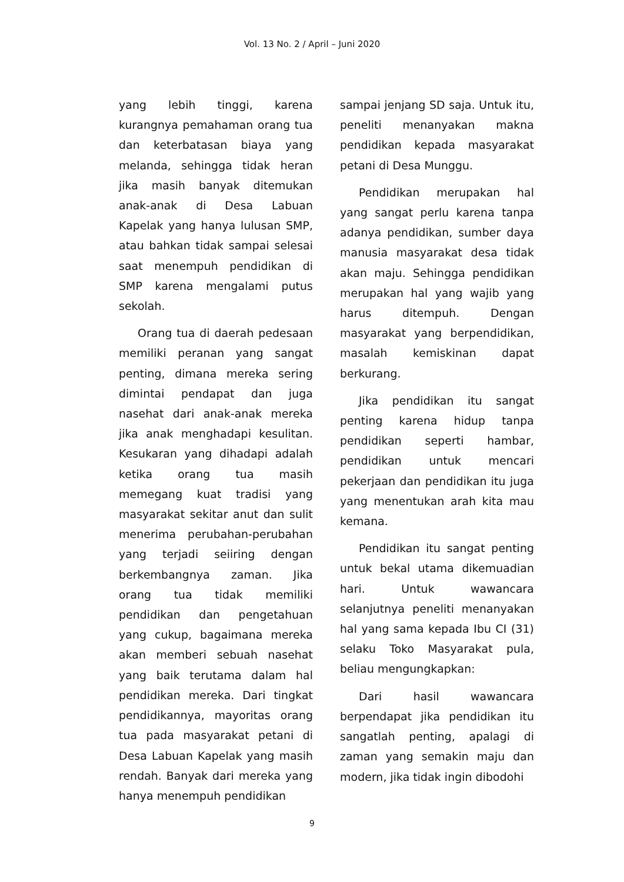Vol. 13 No. 2 / April – Juni 2020
yang lebih tinggi, karena kurangnya pemahaman orang tua dan keterbatasan biaya yang melanda, sehingga tidak heran jika masih banyak ditemukan anak-anak di Desa Labuan Kapelak yang hanya lulusan SMP, atau bahkan tidak sampai selesai saat menempuh pendidikan di SMP karena mengalami putus sekolah.
Orang tua di daerah pedesaan memiliki peranan yang sangat penting, dimana mereka sering dimintai pendapat dan juga nasehat dari anak-anak mereka jika anak menghadapi kesulitan. Kesukaran yang dihadapi adalah ketika orang tua masih memegang kuat tradisi yang masyarakat sekitar anut dan sulit menerima perubahan-perubahan yang terjadi seiiring dengan berkembangnya zaman. Jika orang tua tidak memiliki pendidikan dan pengetahuan yang cukup, bagaimana mereka akan memberi sebuah nasehat yang baik terutama dalam hal pendidikan mereka. Dari tingkat pendidikannya, mayoritas orang tua pada masyarakat petani di Desa Labuan Kapelak yang masih rendah. Banyak dari mereka yang hanya menempuh pendidikan
sampai jenjang SD saja. Untuk itu, peneliti menanyakan makna pendidikan kepada masyarakat petani di Desa Munggu.
Pendidikan merupakan hal yang sangat perlu karena tanpa adanya pendidikan, sumber daya manusia masyarakat desa tidak akan maju. Sehingga pendidikan merupakan hal yang wajib yang harus ditempuh. Dengan masyarakat yang berpendidikan, masalah kemiskinan dapat berkurang.
Jika pendidikan itu sangat penting karena hidup tanpa pendidikan seperti hambar, pendidikan untuk mencari pekerjaan dan pendidikan itu juga yang menentukan arah kita mau kemana.
Pendidikan itu sangat penting untuk bekal utama dikemuadian hari. Untuk wawancara selanjutnya peneliti menanyakan hal yang sama kepada Ibu CI (31) selaku Toko Masyarakat pula, beliau mengungkapkan:
Dari hasil wawancara berpendapat jika pendidikan itu sangatlah penting, apalagi di zaman yang semakin maju dan modern, jika tidak ingin dibodohi
9